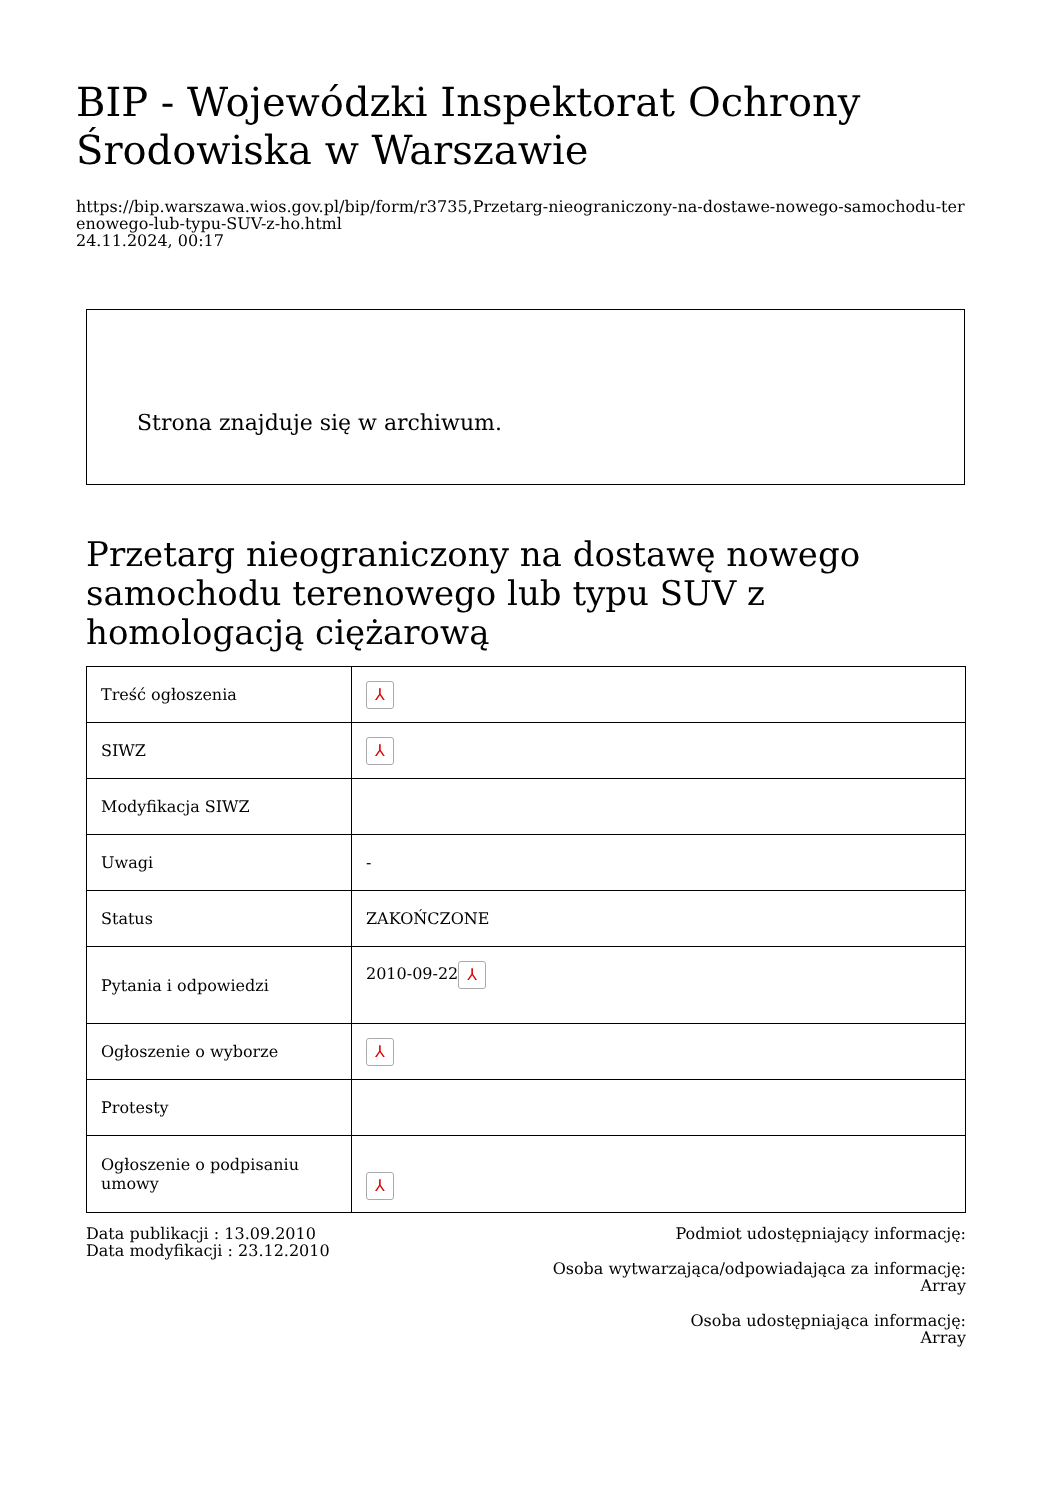BIP - Wojewódzki Inspektorat Ochrony Środowiska w Warszawie
https://bip.warszawa.wios.gov.pl/bip/form/r3735,Przetarg-nieograniczony-na-dostawe-nowego-samochodu-terenowego-lub-typu-SUV-z-ho.html
24.11.2024, 00:17
Strona znajduje się w archiwum.
Przetarg nieograniczony na dostawę nowego samochodu terenowego lub typu SUV z homologacją ciężarową
| Treść ogłoszenia | ⅄ |
| SIWZ | ⅄ |
| Modyfikacja SIWZ | |
| Uwagi | - |
| Status | ZAKOŃCZONE |
| Pytania i odpowiedzi | 2010-09-22 ⅄ |
| Ogłoszenie o wyborze | ⅄ |
| Protesty | |
| Ogłoszenie o podpisaniu umowy | ⅄ |
Data publikacji : 13.09.2010
Data modyfikacji : 23.12.2010
Podmiot udostępniający informację:
Osoba wytwarzająca/odpowiadająca za informację:
Array
Osoba udostępniająca informację:
Array